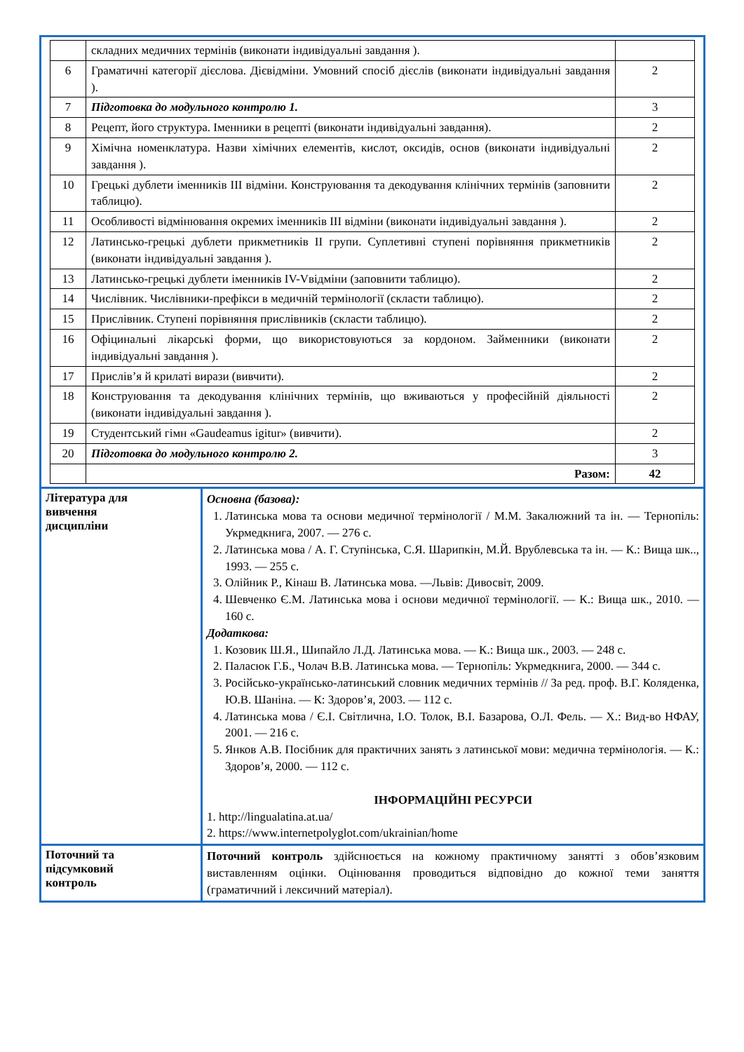| / / складних медичних термінів (виконати індивідуальні завдання ). / / / 6 / Граматичні категорії дієслова. Дієвідміни. Умовний спосіб дієслів (виконати індивідуальні завдання ). / 2 / / 7 / Підготовка до модульного контролю 1. / 3 / / 8 / Рецепт, його структура. Іменники в рецепті (виконати індивідуальні завдання). / 2 / / 9 / Хімічна номенклатура. Назви хімічних елементів, кислот, оксидів, основ (виконати індивідуальні завдання ). / 2 / / 10 / Грецькі дублети іменників ІІІ відміни. Конструювання та декодування клінічних термінів (заповнити таблицю). / 2 / / 11 / Особливості відмінювання окремих іменників ІІІ відміни (виконати індивідуальні завдання ). / 2 / / 12 / Латинсько-грецькі дублети прикметників ІІ групи. Суплетивні ступені порівняння прикметників (виконати індивідуальні завдання ). / 2 / / 13 / Латинсько-грецькі дублети іменників IV-Vвідміни (заповнити таблицю). / 2 / / 14 / Числівник. Числівники-префікси в медичній термінології (скласти таблицю). / 2 / / 15 / Прислівник. Ступені порівняння прислівників (скласти таблицю). / 2 / / 16 / Офіцинальні лікарські форми, що використовуються за кордоном. Займенники (виконати індивідуальні завдання ). / 2 / / 17 / Прислів’я й крилаті вирази (вивчити). / 2 / / 18 / Конструювання та декодування клінічних термінів, що вживаються у професійній діяльності (виконати індивідуальні завдання ). / 2 / / 19 / Студентський гімн «Gaudeamus igitur» (вивчити). / 2 / / 20 / Підготовка до модульного контролю 2. / 3 / / / Разом: / 42 / | |
| Література для вивчення дисципліни | Основна (базова): 1. Латинська мова та основи медичної термінології / М.М. Закалюжний та ін. — Тернопіль: Укрмедкнига, 2007. — 276 с. 2. Латинська мова / А. Г. Ступінська, С.Я. Шарипкін, М.Й. Врублевська та ін. — К.: Вища шк.., 1993. — 255 с. 3. Олійник Р., Кінаш В. Латинська мова. —Львів: Дивосвіт, 2009. 4. Шевченко Є.М. Латинська мова і основи медичної термінології. — К.: Вища шк., 2010. — 160 с. Додаткова: 1. Козовик Ш.Я., Шипайло Л.Д. Латинська мова. — К.: Вища шк., 2003. — 248 с. 2. Паласюк Г.Б., Чолач В.В. Латинська мова. — Тернопіль: Укрмедкнига, 2000. — 344 с. 3. Російсько-українсько-латинський словник медичних термінів // За ред. проф. В.Г. Коляденка, Ю.В. Шаніна. — К: Здоров’я, 2003. — 112 с. 4. Латинська мова / Є.І. Світлична, І.О. Толок, В.І. Базарова, О.Л. Фель. — Х.: Вид-во НФАУ, 2001. — 216 с. 5. Янков А.В. Посібник для практичних занять з латинської мови: медична термінологія. — К.: Здоров’я, 2000. — 112 с. ІНФОРМАЦІЙНІ РЕСУРСИ 1. http://lingualatina.at.ua/ 2. https://www.internetpolyglot.com/ukrainian/home |
| Поточний та підсумковий контроль | Поточний контроль здійснюється на кожному практичному занятті з обов’язковим виставленням оцінки. Оцінювання проводиться відповідно до кожної теми заняття (граматичний і лексичний матеріал). |